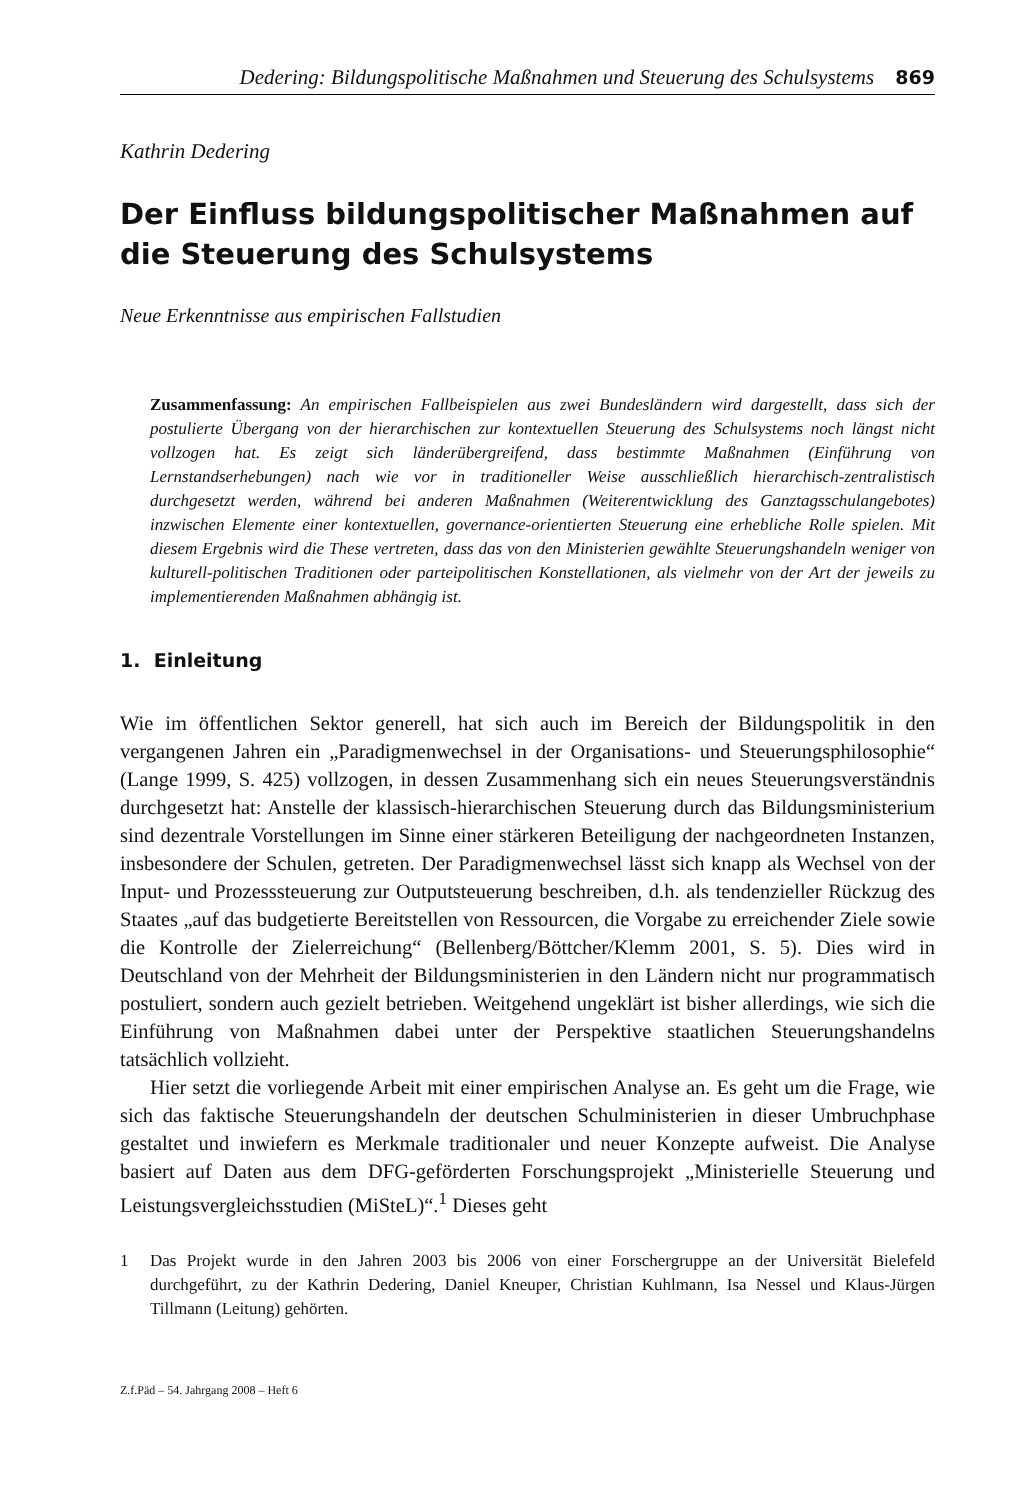Dedering: Bildungspolitische Maßnahmen und Steuerung des Schulsystems 869
Kathrin Dedering
Der Einfluss bildungspolitischer Maßnahmen auf die Steuerung des Schulsystems
Neue Erkenntnisse aus empirischen Fallstudien
Zusammenfassung: An empirischen Fallbeispielen aus zwei Bundesländern wird dargestellt, dass sich der postulierte Übergang von der hierarchischen zur kontextuellen Steuerung des Schulsystems noch längst nicht vollzogen hat. Es zeigt sich länderübergreifend, dass bestimmte Maßnahmen (Einführung von Lernstandserhebungen) nach wie vor in traditioneller Weise ausschließlich hierarchisch-zentralistisch durchgesetzt werden, während bei anderen Maßnahmen (Weiterentwicklung des Ganztagsschulangebotes) inzwischen Elemente einer kontextuellen, governance-orientierten Steuerung eine erhebliche Rolle spielen. Mit diesem Ergebnis wird die These vertreten, dass das von den Ministerien gewählte Steuerungshandeln weniger von kulturell-politischen Traditionen oder parteipolitischen Konstellationen, als vielmehr von der Art der jeweils zu implementierenden Maßnahmen abhängig ist.
1. Einleitung
Wie im öffentlichen Sektor generell, hat sich auch im Bereich der Bildungspolitik in den vergangenen Jahren ein „Paradigmenwechsel in der Organisations- und Steuerungsphilosophie“ (Lange 1999, S. 425) vollzogen, in dessen Zusammenhang sich ein neues Steuerungsverständnis durchgesetzt hat: Anstelle der klassisch-hierarchischen Steuerung durch das Bildungsministerium sind dezentrale Vorstellungen im Sinne einer stärkeren Beteiligung der nachgeordneten Instanzen, insbesondere der Schulen, getreten. Der Paradigmenwechsel lässt sich knapp als Wechsel von der Input- und Prozesssteuerung zur Outputsteuerung beschreiben, d.h. als tendenzieller Rückzug des Staates „auf das budgetierte Bereitstellen von Ressourcen, die Vorgabe zu erreichender Ziele sowie die Kontrolle der Zielerreichung“ (Bellenberg/Böttcher/Klemm 2001, S. 5). Dies wird in Deutschland von der Mehrheit der Bildungsministerien in den Ländern nicht nur programmatisch postuliert, sondern auch gezielt betrieben. Weitgehend ungeklärt ist bisher allerdings, wie sich die Einführung von Maßnahmen dabei unter der Perspektive staatlichen Steuerungshandelns tatsächlich vollzieht.
Hier setzt die vorliegende Arbeit mit einer empirischen Analyse an. Es geht um die Frage, wie sich das faktische Steuerungshandeln der deutschen Schulministerien in dieser Umbruchphase gestaltet und inwiefern es Merkmale traditionaler und neuer Konzepte aufweist. Die Analyse basiert auf Daten aus dem DFG-geförderten Forschungsprojekt „Ministerielle Steuerung und Leistungsvergleichsstudien (MiSteL)“.<sup>1</sup> Dieses geht
1 Das Projekt wurde in den Jahren 2003 bis 2006 von einer Forschergruppe an der Universität Bielefeld durchgeführt, zu der Kathrin Dedering, Daniel Kneuper, Christian Kuhlmann, Isa Nessel und Klaus-Jürgen Tillmann (Leitung) gehörten.
Z.f.Päd – 54. Jahrgang 2008 – Heft 6